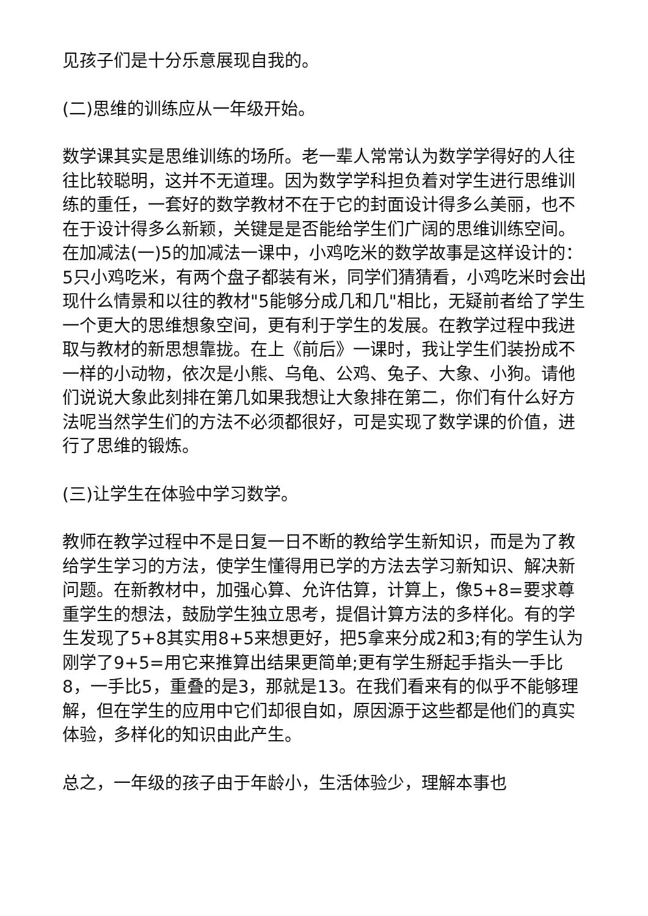见孩子们是十分乐意展现自我的。
(二)思维的训练应从一年级开始。
数学课其实是思维训练的场所。老一辈人常常认为数学学得好的人往往比较聪明，这并不无道理。因为数学学科担负着对学生进行思维训练的重任，一套好的数学教材不在于它的封面设计得多么美丽，也不在于设计得多么新颖，关键是是否能给学生们广阔的思维训练空间。在加减法(一)5的加减法一课中，小鸡吃米的数学故事是这样设计的：5只小鸡吃米，有两个盘子都装有米，同学们猜猜看，小鸡吃米时会出现什么情景和以往的教材"5能够分成几和几"相比，无疑前者给了学生一个更大的思维想象空间，更有利于学生的发展。在教学过程中我进取与教材的新思想靠拢。在上《前后》一课时，我让学生们装扮成不一样的小动物，依次是小熊、乌龟、公鸡、兔子、大象、小狗。请他们说说大象此刻排在第几如果我想让大象排在第二，你们有什么好方法呢当然学生们的方法不必须都很好，可是实现了数学课的价值，进行了思维的锻炼。
(三)让学生在体验中学习数学。
教师在教学过程中不是日复一日不断的教给学生新知识，而是为了教给学生学习的方法，使学生懂得用已学的方法去学习新知识、解决新问题。在新教材中，加强心算、允许估算，计算上，像5+8=要求尊重学生的想法，鼓励学生独立思考，提倡计算方法的多样化。有的学生发现了5+8其实用8+5来想更好，把5拿来分成2和3;有的学生认为刚学了9+5=用它来推算出结果更简单;更有学生掰起手指头一手比8，一手比5，重叠的是3，那就是13。在我们看来有的似乎不能够理解，但在学生的应用中它们却很自如，原因源于这些都是他们的真实体验，多样化的知识由此产生。
总之，一年级的孩子由于年龄小，生活体验少，理解本事也